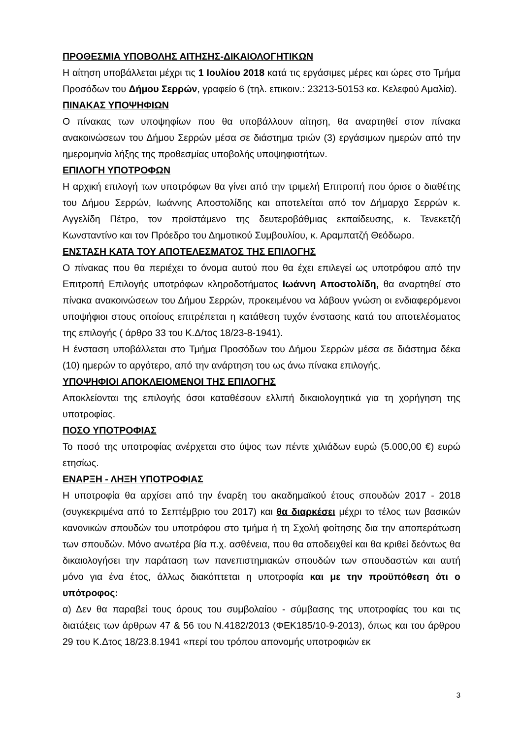ΠΡΟΘΕΣΜΙΑ ΥΠΟΒΟΛΗΣ ΑΙΤΗΣΗΣ-ΔΙΚΑΙΟΛΟΓΗΤΙΚΩΝ
Η αίτηση υποβάλλεται μέχρι τις 1 Ιουλίου 2018 κατά τις εργάσιμες μέρες και ώρες στο Τμήμα Προσόδων του Δήμου Σερρών, γραφείο 6 (τηλ. επικοιν.: 23213-50153 κα. Κελεφού Αμαλία).
ΠΙΝΑΚΑΣ ΥΠΟΨΗΦΙΩΝ
Ο πίνακας των υποψηφίων που θα υποβάλλουν αίτηση, θα αναρτηθεί στον πίνακα ανακοινώσεων του Δήμου Σερρών μέσα σε διάστημα τριών (3) εργάσιμων ημερών από την ημερομηνία λήξης της προθεσμίας υποβολής υποψηφιοτήτων.
ΕΠΙΛΟΓΗ ΥΠΟΤΡΟΦΩΝ
Η αρχική επιλογή των υποτρόφων θα γίνει από την τριμελή Επιτροπή που όρισε ο διαθέτης του Δήμου Σερρών, Ιωάννης Αποστολίδης και αποτελείται από τον Δήμαρχο Σερρών κ. Αγγελίδη Πέτρο, τον προϊστάμενο της δευτεροβάθμιας εκπαίδευσης, κ. Τενεκετζή Κωνσταντίνο και τον Πρόεδρο του Δημοτικού Συμβουλίου, κ. Αραμπατζή Θεόδωρο.
ΕΝΣΤΑΣΗ ΚΑΤΑ ΤΟΥ ΑΠΟΤΕΛΕΣΜΑΤΟΣ ΤΗΣ ΕΠΙΛΟΓΗΣ
Ο πίνακας που θα περιέχει το όνομα αυτού που θα έχει επιλεγεί ως υποτρόφου από την Επιτροπή Επιλογής υποτρόφων κληροδοτήματος Ιωάννη Αποστολίδη, θα αναρτηθεί στο πίνακα ανακοινώσεων του Δήμου Σερρών, προκειμένου να λάβουν γνώση οι ενδιαφερόμενοι υποψήφιοι στους οποίους επιτρέπεται η κατάθεση τυχόν ένστασης κατά του αποτελέσματος της επιλογής ( άρθρο 33 του Κ.Δ/τος 18/23-8-1941).
Η ένσταση υποβάλλεται στο Τμήμα Προσόδων του Δήμου Σερρών μέσα σε διάστημα δέκα (10) ημερών το αργότερο, από την ανάρτηση του ως άνω πίνακα επιλογής.
ΥΠΟΨΗΦΙΟΙ ΑΠΟΚΛΕΙΟΜΕΝΟΙ ΤΗΣ ΕΠΙΛΟΓΗΣ
Αποκλείονται της επιλογής όσοι καταθέσουν ελλιπή δικαιολογητικά για τη χορήγηση της υποτροφίας.
ΠΟΣΟ ΥΠΟΤΡΟΦΙΑΣ
Το ποσό της υποτροφίας ανέρχεται στο ύψος των πέντε χιλιάδων ευρώ (5.000,00 €) ευρώ ετησίως.
ΕΝΑΡΞΗ - ΛΗΞΗ ΥΠΟΤΡΟΦΙΑΣ
Η υποτροφία θα αρχίσει από την έναρξη του ακαδημαϊκού έτους σπουδών 2017 - 2018 (συγκεκριμένα από το Σεπτέμβριο του 2017) και θα διαρκέσει μέχρι το τέλος των βασικών κανονικών σπουδών του υποτρόφου στο τμήμα ή τη Σχολή φοίτησης δια την αποπεράτωση των σπουδών. Μόνο ανωτέρα βία π.χ. ασθένεια, που θα αποδειχθεί και θα κριθεί δεόντως θα δικαιολογήσει την παράταση των πανεπιστημιακών σπουδών των σπουδαστών και αυτή μόνο για ένα έτος, άλλως διακόπτεται η υποτροφία και με την προϋπόθεση ότι ο υπότροφος:
α) Δεν θα παραβεί τους όρους του συμβολαίου - σύμβασης της υποτροφίας του και τις διατάξεις των άρθρων 47 & 56 του Ν.4182/2013 (ΦΕΚ185/10-9-2013), όπως και του άρθρου 29 του Κ.Δτος 18/23.8.1941 «περί του τρόπου απονομής υποτροφιών εκ
3